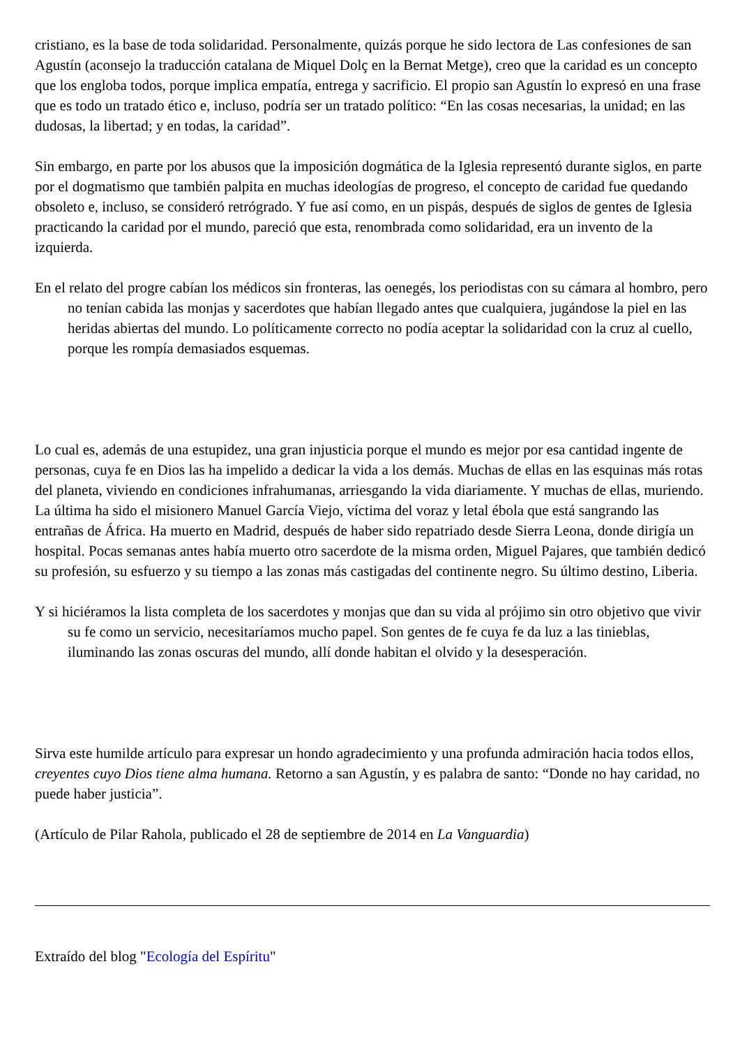cristiano, es la base de toda solidaridad. Personalmente, quizás porque he sido lectora de Las confesiones de san Agustín (aconsejo la traducción catalana de Miquel Dolç en la Bernat Metge), creo que la caridad es un concepto que los engloba todos, porque implica empatía, entrega y sacrificio. El propio san Agustín lo expresó en una frase que es todo un tratado ético e, incluso, podría ser un tratado político: “En las cosas necesarias, la unidad; en las dudosas, la libertad; y en todas, la caridad”.
Sin embargo, en parte por los abusos que la imposición dogmática de la Iglesia representó durante siglos, en parte por el dogmatismo que también palpita en muchas ideologías de progreso, el concepto de caridad fue quedando obsoleto e, incluso, se consideró retrógrado. Y fue así como, en un pispás, después de siglos de gentes de Iglesia practicando la caridad por el mundo, pareció que esta, renombrada como solidaridad, era un invento de la izquierda.
En el relato del progre cabían los médicos sin fronteras, las oenegés, los periodistas con su cámara al hombro, pero no tenían cabida las monjas y sacerdotes que habían llegado antes que cualquiera, jugándose la piel en las heridas abiertas del mundo. Lo políticamente correcto no podía aceptar la solidaridad con la cruz al cuello, porque les rompía demasiados esquemas.
Lo cual es, además de una estupidez, una gran injusticia porque el mundo es mejor por esa cantidad ingente de personas, cuya fe en Dios las ha impelido a dedicar la vida a los demás. Muchas de ellas en las esquinas más rotas del planeta, viviendo en condiciones infrahumanas, arriesgando la vida diariamente. Y muchas de ellas, muriendo. La última ha sido el misionero Manuel García Viejo, víctima del voraz y letal ébola que está sangrando las entrañas de África. Ha muerto en Madrid, después de haber sido repatriado desde Sierra Leona, donde dirigía un hospital. Pocas semanas antes había muerto otro sacerdote de la misma orden, Miguel Pajares, que también dedicó su profesión, su esfuerzo y su tiempo a las zonas más castigadas del continente negro. Su último destino, Liberia.
Y si hiciéramos la lista completa de los sacerdotes y monjas que dan su vida al prójimo sin otro objetivo que vivir su fe como un servicio, necesitaríamos mucho papel. Son gentes de fe cuya fe da luz a las tinieblas, iluminando las zonas oscuras del mundo, allí donde habitan el olvido y la desesperación.
Sirva este humilde artículo para expresar un hondo agradecimiento y una profunda admiración hacia todos ellos, creyentes cuyo Dios tiene alma humana. Retorno a san Agustín, y es palabra de santo: “Donde no hay caridad, no puede haber justicia”.
(Artículo de Pilar Rahola, publicado el 28 de septiembre de 2014 en La Vanguardia)
Extraído del blog "Ecología del Espíritu"